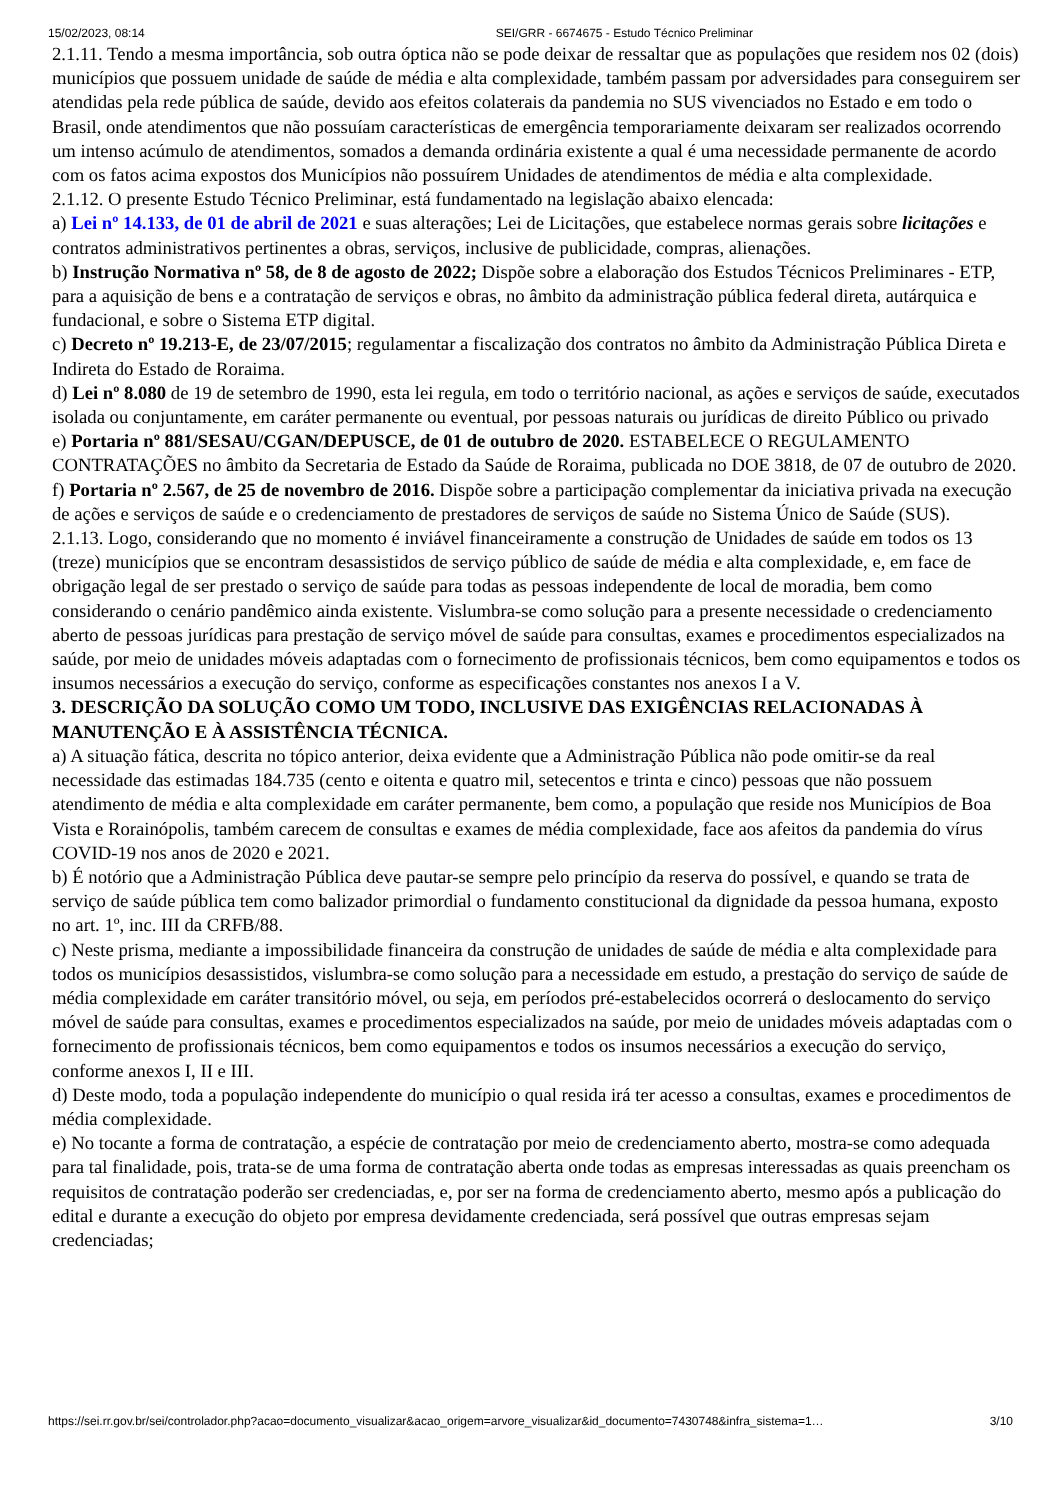15/02/2023, 08:14 SEI/GRR - 6674675 - Estudo Técnico Preliminar
2.1.11. Tendo a mesma importância, sob outra óptica não se pode deixar de ressaltar que as populações que residem nos 02 (dois) municípios que possuem unidade de saúde de média e alta complexidade, também passam por adversidades para conseguirem ser atendidas pela rede pública de saúde, devido aos efeitos colaterais da pandemia no SUS vivenciados no Estado e em todo o Brasil, onde atendimentos que não possuíam características de emergência temporariamente deixaram ser realizados ocorrendo um intenso acúmulo de atendimentos, somados a demanda ordinária existente a qual é uma necessidade permanente de acordo com os fatos acima expostos dos Municípios não possuírem Unidades de atendimentos de média e alta complexidade.
2.1.12. O presente Estudo Técnico Preliminar, está fundamentado na legislação abaixo elencada:
a) Lei nº 14.133, de 01 de abril de 2021 e suas alterações; Lei de Licitações, que estabelece normas gerais sobre licitações e contratos administrativos pertinentes a obras, serviços, inclusive de publicidade, compras, alienações.
b) Instrução Normativa nº 58, de 8 de agosto de 2022; Dispõe sobre a elaboração dos Estudos Técnicos Preliminares - ETP, para a aquisição de bens e a contratação de serviços e obras, no âmbito da administração pública federal direta, autárquica e fundacional, e sobre o Sistema ETP digital.
c) Decreto nº 19.213-E, de 23/07/2015; regulamentar a fiscalização dos contratos no âmbito da Administração Pública Direta e Indireta do Estado de Roraima.
d) Lei nº 8.080 de 19 de setembro de 1990, esta lei regula, em todo o território nacional, as ações e serviços de saúde, executados isolada ou conjuntamente, em caráter permanente ou eventual, por pessoas naturais ou jurídicas de direito Público ou privado
e) Portaria nº 881/SESAU/CGAN/DEPUSCE, de 01 de outubro de 2020. ESTABELECE O REGULAMENTO CONTRATAÇÕES no âmbito da Secretaria de Estado da Saúde de Roraima, publicada no DOE 3818, de 07 de outubro de 2020.
f) Portaria nº 2.567, de 25 de novembro de 2016. Dispõe sobre a participação complementar da iniciativa privada na execução de ações e serviços de saúde e o credenciamento de prestadores de serviços de saúde no Sistema Único de Saúde (SUS).
2.1.13. Logo, considerando que no momento é inviável financeiramente a construção de Unidades de saúde em todos os 13 (treze) municípios que se encontram desassistidos de serviço público de saúde de média e alta complexidade, e, em face de obrigação legal de ser prestado o serviço de saúde para todas as pessoas independente de local de moradia, bem como considerando o cenário pandêmico ainda existente. Vislumbra-se como solução para a presente necessidade o credenciamento aberto de pessoas jurídicas para prestação de serviço móvel de saúde para consultas, exames e procedimentos especializados na saúde, por meio de unidades móveis adaptadas com o fornecimento de profissionais técnicos, bem como equipamentos e todos os insumos necessários a execução do serviço, conforme as especificações constantes nos anexos I a V.
3. DESCRIÇÃO DA SOLUÇÃO COMO UM TODO, INCLUSIVE DAS EXIGÊNCIAS RELACIONADAS À MANUTENÇÃO E À ASSISTÊNCIA TÉCNICA.
a) A situação fática, descrita no tópico anterior, deixa evidente que a Administração Pública não pode omitir-se da real necessidade das estimadas 184.735 (cento e oitenta e quatro mil, setecentos e trinta e cinco) pessoas que não possuem atendimento de média e alta complexidade em caráter permanente, bem como, a população que reside nos Municípios de Boa Vista e Rorainópolis, também carecem de consultas e exames de média complexidade, face aos afeitos da pandemia do vírus COVID-19 nos anos de 2020 e 2021.
b) É notório que a Administração Pública deve pautar-se sempre pelo princípio da reserva do possível, e quando se trata de serviço de saúde pública tem como balizador primordial o fundamento constitucional da dignidade da pessoa humana, exposto no art. 1º, inc. III da CRFB/88.
c) Neste prisma, mediante a impossibilidade financeira da construção de unidades de saúde de média e alta complexidade para todos os municípios desassistidos, vislumbra-se como solução para a necessidade em estudo, a prestação do serviço de saúde de média complexidade em caráter transitório móvel, ou seja, em períodos pré-estabelecidos ocorrerá o deslocamento do serviço móvel de saúde para consultas, exames e procedimentos especializados na saúde, por meio de unidades móveis adaptadas com o fornecimento de profissionais técnicos, bem como equipamentos e todos os insumos necessários a execução do serviço, conforme anexos I, II e III.
d) Deste modo, toda a população independente do município o qual resida irá ter acesso a consultas, exames e procedimentos de média complexidade.
e) No tocante a forma de contratação, a espécie de contratação por meio de credenciamento aberto, mostra-se como adequada para tal finalidade, pois, trata-se de uma forma de contratação aberta onde todas as empresas interessadas as quais preencham os requisitos de contratação poderão ser credenciadas, e, por ser na forma de credenciamento aberto, mesmo após a publicação do edital e durante a execução do objeto por empresa devidamente credenciada, será possível que outras empresas sejam credenciadas;
https://sei.rr.gov.br/sei/controlador.php?acao=documento_visualizar&acao_origem=arvore_visualizar&id_documento=7430748&infra_sistema=1… 3/10